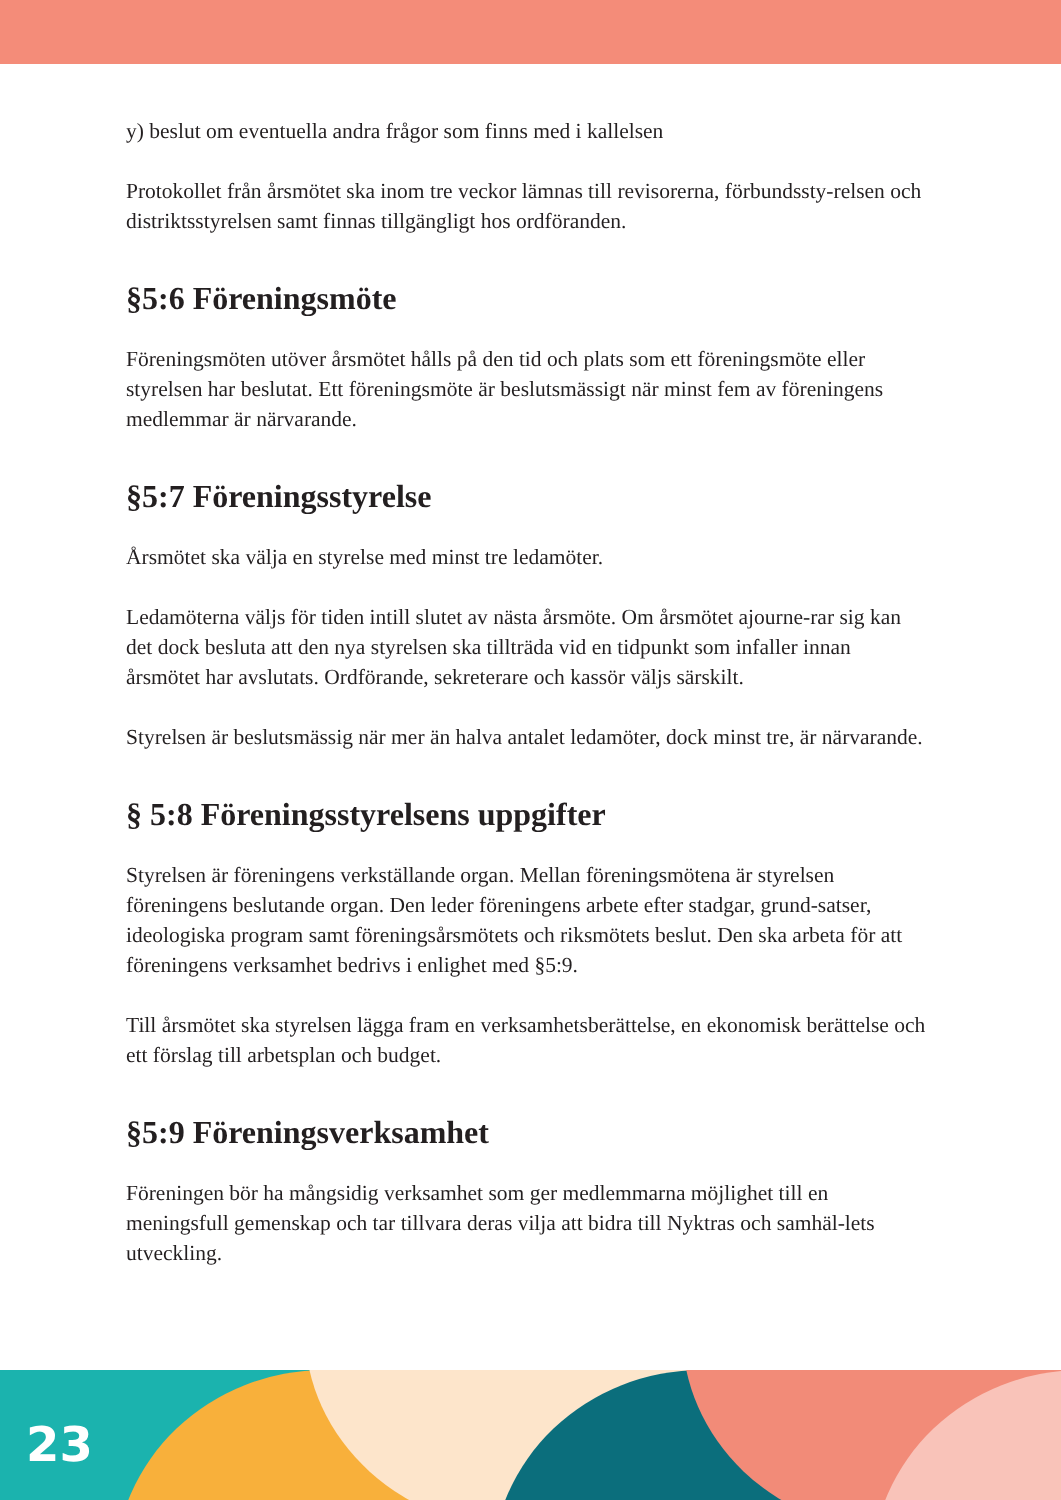y) beslut om eventuella andra frågor som finns med i kallelsen
Protokollet från årsmötet ska inom tre veckor lämnas till revisorerna, förbundssty-relsen och distriktsstyrelsen samt finnas tillgängligt hos ordföranden.
§5:6 Föreningsmöte
Föreningsmöten utöver årsmötet hålls på den tid och plats som ett föreningsmöte eller styrelsen har beslutat. Ett föreningsmöte är beslutsmässigt när minst fem av föreningens medlemmar är närvarande.
§5:7 Föreningsstyrelse
Årsmötet ska välja en styrelse med minst tre ledamöter.
Ledamöterna väljs för tiden intill slutet av nästa årsmöte. Om årsmötet ajourne-rar sig kan det dock besluta att den nya styrelsen ska tillträda vid en tidpunkt som infaller innan årsmötet har avslutats. Ordförande, sekreterare och kassör väljs särskilt.
Styrelsen är beslutsmässig när mer än halva antalet ledamöter, dock minst tre, är närvarande.
§ 5:8 Föreningsstyrelsens uppgifter
Styrelsen är föreningens verkställande organ. Mellan föreningsmötena är styrelsen föreningens beslutande organ. Den leder föreningens arbete efter stadgar, grund-satser, ideologiska program samt föreningsårsmötets och riksmötets beslut. Den ska arbeta för att föreningens verksamhet bedrivs i enlighet med §5:9.
Till årsmötet ska styrelsen lägga fram en verksamhetsberättelse, en ekonomisk berättelse och ett förslag till arbetsplan och budget.
§5:9 Föreningsverksamhet
Föreningen bör ha mångsidig verksamhet som ger medlemmarna möjlighet till en meningsfull gemenskap och tar tillvara deras vilja att bidra till Nyktras och samhäl-lets utveckling.
23